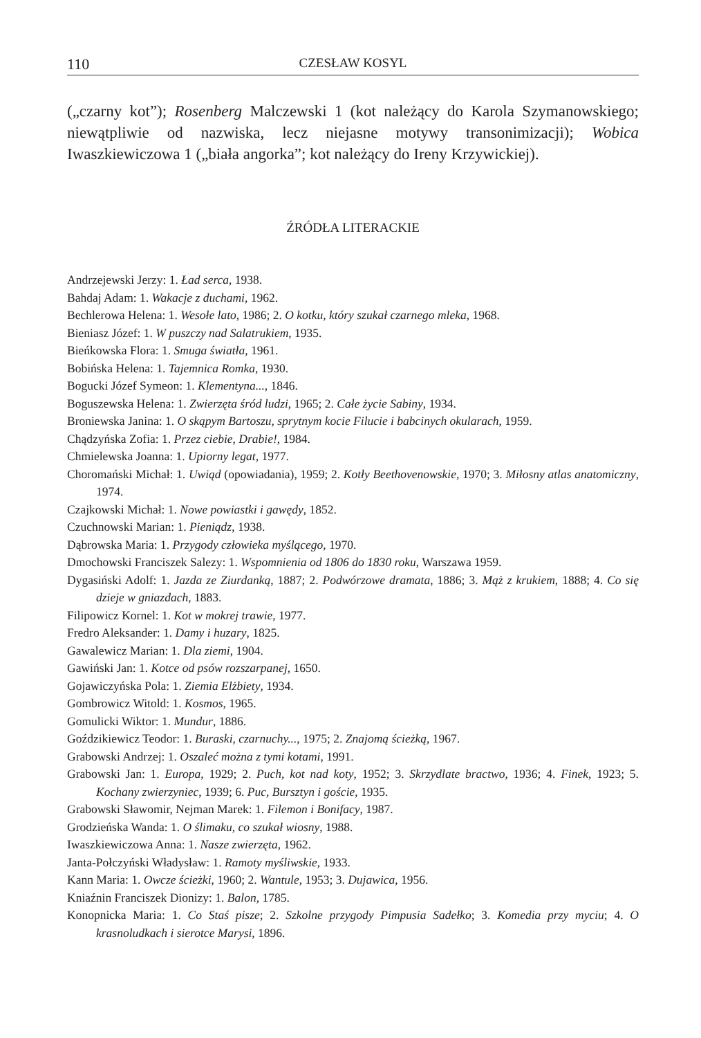110 CZESŁAW KOSYL
(„czarny kot”); Rosenberg Malczewski 1 (kot należący do Karola Szymanowskiego; niewątpliwie od nazwiska, lecz niejasne motywy transonimizacji); Wobica Iwaszkiewiczowa 1 („biała angorka”; kot należący do Ireny Krzywickiej).
ŹRÓDŁA LITERACKIE
Andrzejewski Jerzy: 1. Ład serca, 1938.
Bahdaj Adam: 1. Wakacje z duchami, 1962.
Bechlerowa Helena: 1. Wesołe lato, 1986; 2. O kotku, który szukał czarnego mleka, 1968.
Bieniasz Józef: 1. W puszczy nad Salatrukiem, 1935.
Bieńkowska Flora: 1. Smuga światła, 1961.
Bobińska Helena: 1. Tajemnica Romka, 1930.
Bogucki Józef Symeon: 1. Klementyna..., 1846.
Boguszewska Helena: 1. Zwierzęta śród ludzi, 1965; 2. Całe życie Sabiny, 1934.
Broniewska Janina: 1. O skąpym Bartoszu, sprytnym kocie Filucie i babcinych okularach, 1959.
Chądzyńska Zofia: 1. Przez ciebie, Drabie!, 1984.
Chmielewska Joanna: 1. Upiorny legat, 1977.
Choromański Michał: 1. Uwiąd (opowiadania), 1959; 2. Kotły Beethovenowskie, 1970; 3. Miłosny atlas anatomiczny, 1974.
Czajkowski Michał: 1. Nowe powiastki i gawędy, 1852.
Czuchnowski Marian: 1. Pieniądz, 1938.
Dąbrowska Maria: 1. Przygody człowieka myślącego, 1970.
Dmochowski Franciszek Salezy: 1. Wspomnienia od 1806 do 1830 roku, Warszawa 1959.
Dygasiński Adolf: 1. Jazda ze Ziurdanką, 1887; 2. Podwórzowe dramata, 1886; 3. Mąż z krukiem, 1888; 4. Co się dzieje w gniazdach, 1883.
Filipowicz Kornel: 1. Kot w mokrej trawie, 1977.
Fredro Aleksander: 1. Damy i huzary, 1825.
Gawalewicz Marian: 1. Dla ziemi, 1904.
Gawiński Jan: 1. Kotce od psów rozszarpanej, 1650.
Gojawiczyńska Pola: 1. Ziemia Elżbiety, 1934.
Gombrowicz Witold: 1. Kosmos, 1965.
Gomulicki Wiktor: 1. Mundur, 1886.
Goździkiewicz Teodor: 1. Buraski, czarnuchy..., 1975; 2. Znajomą ścieżką, 1967.
Grabowski Andrzej: 1. Oszaleć można z tymi kotami, 1991.
Grabowski Jan: 1. Europa, 1929; 2. Puch, kot nad koty, 1952; 3. Skrzydlate bractwo, 1936; 4. Finek, 1923; 5. Kochany zwierzyniec, 1939; 6. Puc, Bursztyn i goście, 1935.
Grabowski Sławomir, Nejman Marek: 1. Filemon i Bonifacy, 1987.
Grodzieńska Wanda: 1. O ślimaku, co szukał wiosny, 1988.
Iwaszkiewiczowa Anna: 1. Nasze zwierzęta, 1962.
Janta-Połczyński Władysław: 1. Ramoty myśliwskie, 1933.
Kann Maria: 1. Owcze ścieżki, 1960; 2. Wantule, 1953; 3. Dujawica, 1956.
Kniaźnin Franciszek Dionizy: 1. Balon, 1785.
Konopnicka Maria: 1. Co Staś pisze; 2. Szkolne przygody Pimpusia Sadełko; 3. Komedia przy myciu; 4. O krasnoludkach i sierotce Marysi, 1896.